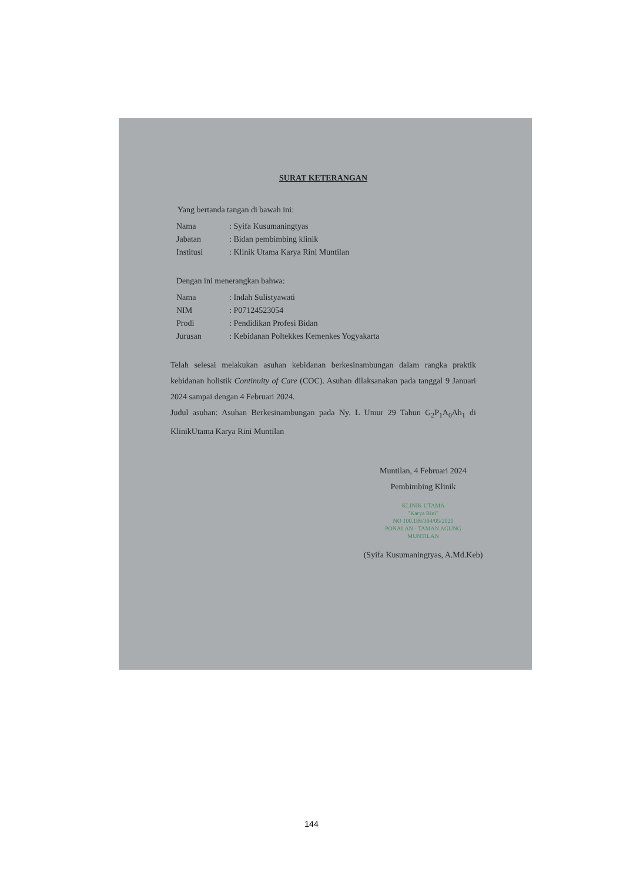SURAT KETERANGAN
Yang bertanda tangan di bawah ini:
| Nama | : Syifa Kusumaningtyas |
| Jabatan | : Bidan pembimbing klinik |
| Institusi | : Klinik Utama Karya Rini Muntilan |
Dengan ini menerangkan bahwa:
| Nama | : Indah Sulistyawati |
| NIM | : P07124523054 |
| Prodi | : Pendidikan Profesi Bidan |
| Jurusan | : Kebidanan Poltekkes Kemenkes Yogyakarta |
Telah selesai melakukan asuhan kebidanan berkesinambungan dalam rangka praktik kebidanan holistik Continuity of Care (COC). Asuhan dilaksanakan pada tanggal 9 Januari 2024 sampai dengan 4 Februari 2024.
Judul asuhan: Asuhan Berkesinambungan pada Ny. L Umur 29 Tahun G<sub>2</sub>P<sub>1</sub>A<sub>0</sub>Ah<sub>1</sub> di KlinikUtama Karya Rini Muntilan
Muntilan, 4 Februari 2024
Pembimbing Klinik
KLINIK UTAMA
"Karya Rini"
NO 100.186/394/05/2020
PONALAN - TAMAN AGUNG
MUNTILAN
(Syifa Kusumaningtyas, A.Md.Keb)
144